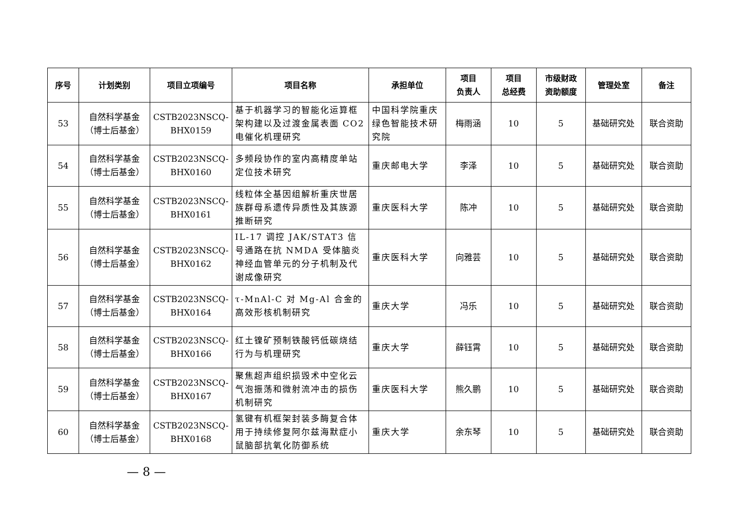| 序号 | 计划类别 | 项目立项编号 | 项目名称 | 承担单位 | 项目 负责人 | 项目 总经费 | 市级财政 资助额度 | 管理处室 | 备注 |
| --- | --- | --- | --- | --- | --- | --- | --- | --- | --- |
| 53 | 自然科学基金 （博士后基金） | CSTB2023NSCQ- BHX0159 | 基于机器学习的智能化运算框架构建以及过渡金属表面 CO2 电催化机理研究 | 中国科学院重庆绿色智能技术研究院 | 梅雨涵 | 10 | 5 | 基础研究处 | 联合资助 |
| 54 | 自然科学基金 （博士后基金） | CSTB2023NSCQ- BHX0160 | 多频段协作的室内高精度单站定位技术研究 | 重庆邮电大学 | 李泽 | 10 | 5 | 基础研究处 | 联合资助 |
| 55 | 自然科学基金 （博士后基金） | CSTB2023NSCQ- BHX0161 | 线粒体全基因组解析重庆世居族群母系遗传异质性及其族源推断研究 | 重庆医科大学 | 陈冲 | 10 | 5 | 基础研究处 | 联合资助 |
| 56 | 自然科学基金 （博士后基金） | CSTB2023NSCQ- BHX0162 | IL-17 调控 JAK/STAT3 信号通路在抗 NMDA 受体脑炎神经血管单元的分子机制及代谢成像研究 | 重庆医科大学 | 向雅芸 | 10 | 5 | 基础研究处 | 联合资助 |
| 57 | 自然科学基金 （博士后基金） | CSTB2023NSCQ- BHX0164 | τ-MnAl-C 对 Mg-Al 合金的高效形核机制研究 | 重庆大学 | 冯乐 | 10 | 5 | 基础研究处 | 联合资助 |
| 58 | 自然科学基金 （博士后基金） | CSTB2023NSCQ- BHX0166 | 红土镍矿预制铁酸钙低碳烧结行为与机理研究 | 重庆大学 | 薛钰霄 | 10 | 5 | 基础研究处 | 联合资助 |
| 59 | 自然科学基金 （博士后基金） | CSTB2023NSCQ- BHX0167 | 聚焦超声组织损毁术中空化云气泡振荡和微射流冲击的损伤机制研究 | 重庆医科大学 | 熊久鹏 | 10 | 5 | 基础研究处 | 联合资助 |
| 60 | 自然科学基金 （博士后基金） | CSTB2023NSCQ- BHX0168 | 氢键有机框架封装多酶复合体用于持续修复阿尔兹海默症小鼠脑部抗氧化防御系统 | 重庆大学 | 余东琴 | 10 | 5 | 基础研究处 | 联合资助 |
— 8 —